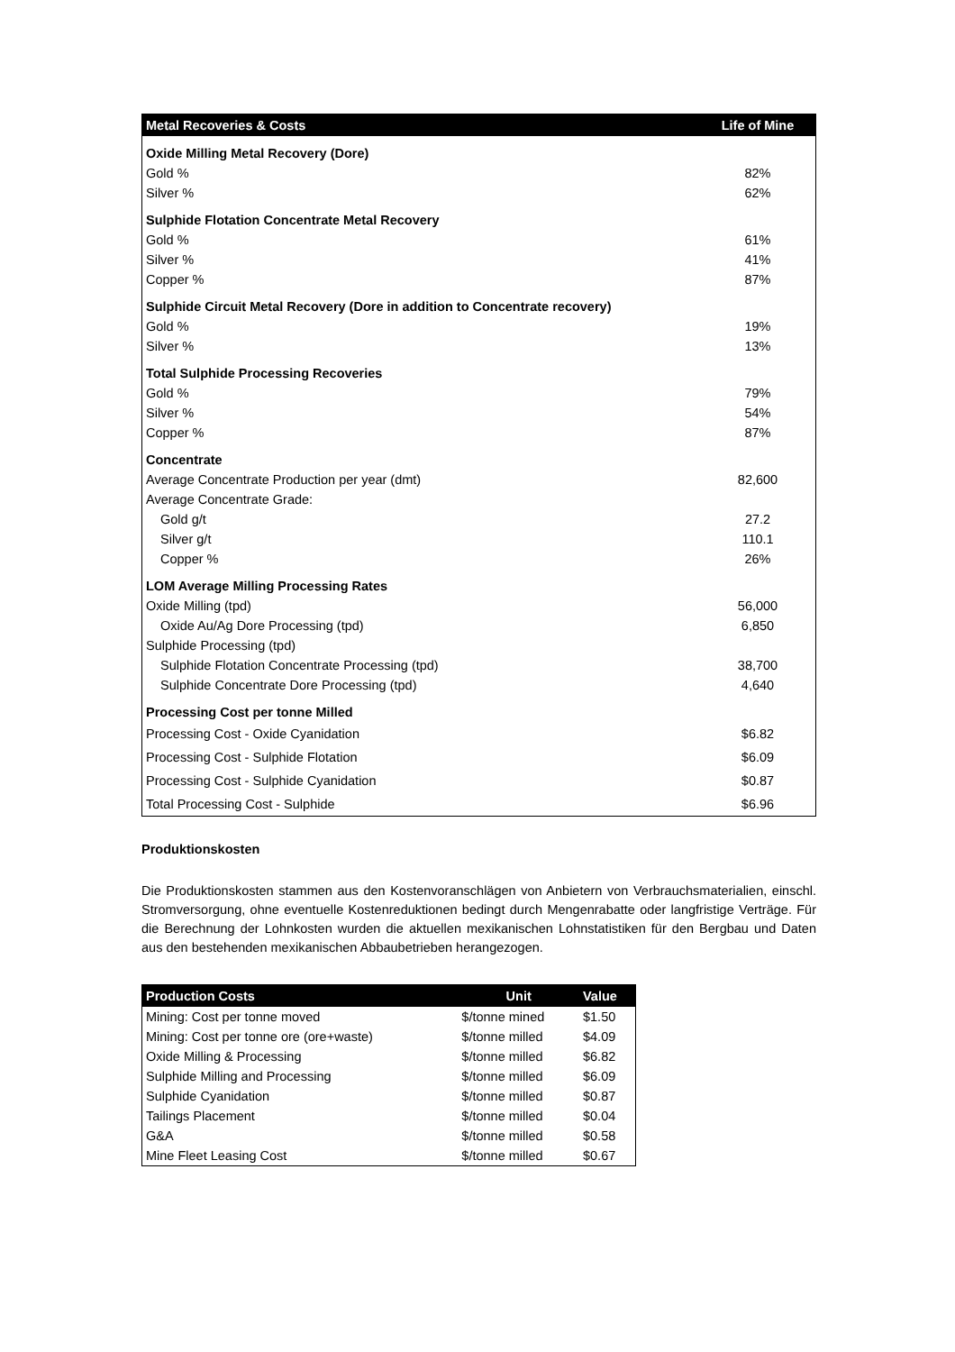| Metal Recoveries & Costs | Life of Mine |
| --- | --- |
| Oxide Milling Metal Recovery (Dore) | |
| Gold % | 82% |
| Silver % | 62% |
| Sulphide Flotation Concentrate Metal Recovery | |
| Gold % | 61% |
| Silver % | 41% |
| Copper % | 87% |
| Sulphide Circuit Metal Recovery (Dore in addition to Concentrate recovery) | |
| Gold % | 19% |
| Silver % | 13% |
| Total Sulphide Processing Recoveries | |
| Gold % | 79% |
| Silver % | 54% |
| Copper % | 87% |
| Concentrate | |
| Average Concentrate Production per year (dmt) | 82,600 |
| Average Concentrate Grade: | |
| Gold g/t | 27.2 |
| Silver g/t | 110.1 |
| Copper % | 26% |
| LOM Average Milling Processing Rates | |
| Oxide Milling (tpd) | 56,000 |
| Oxide Au/Ag Dore Processing (tpd) | 6,850 |
| Sulphide Processing (tpd) | |
| Sulphide Flotation Concentrate Processing (tpd) | 38,700 |
| Sulphide Concentrate Dore Processing (tpd) | 4,640 |
| Processing Cost per tonne Milled | |
| Processing Cost - Oxide Cyanidation | $6.82 |
| Processing Cost - Sulphide Flotation | $6.09 |
| Processing Cost - Sulphide Cyanidation | $0.87 |
| Total Processing Cost - Sulphide | $6.96 |
Produktionskosten
Die Produktionskosten stammen aus den Kostenvoranschlägen von Anbietern von Verbrauchsmaterialien, einschl. Stromversorgung, ohne eventuelle Kostenreduktionen bedingt durch Mengenrabatte oder langfristige Verträge. Für die Berechnung der Lohnkosten wurden die aktuellen mexikanischen Lohnstatistiken für den Bergbau und Daten aus den bestehenden mexikanischen Abbaubetrieben herangezogen.
| Production Costs | Unit | Value |
| --- | --- | --- |
| Mining: Cost per tonne moved | $/tonne mined | $1.50 |
| Mining: Cost per tonne ore (ore+waste) | $/tonne milled | $4.09 |
| Oxide Milling & Processing | $/tonne milled | $6.82 |
| Sulphide Milling and Processing | $/tonne milled | $6.09 |
| Sulphide Cyanidation | $/tonne milled | $0.87 |
| Tailings Placement | $/tonne milled | $0.04 |
| G&A | $/tonne milled | $0.58 |
| Mine Fleet Leasing Cost | $/tonne milled | $0.67 |